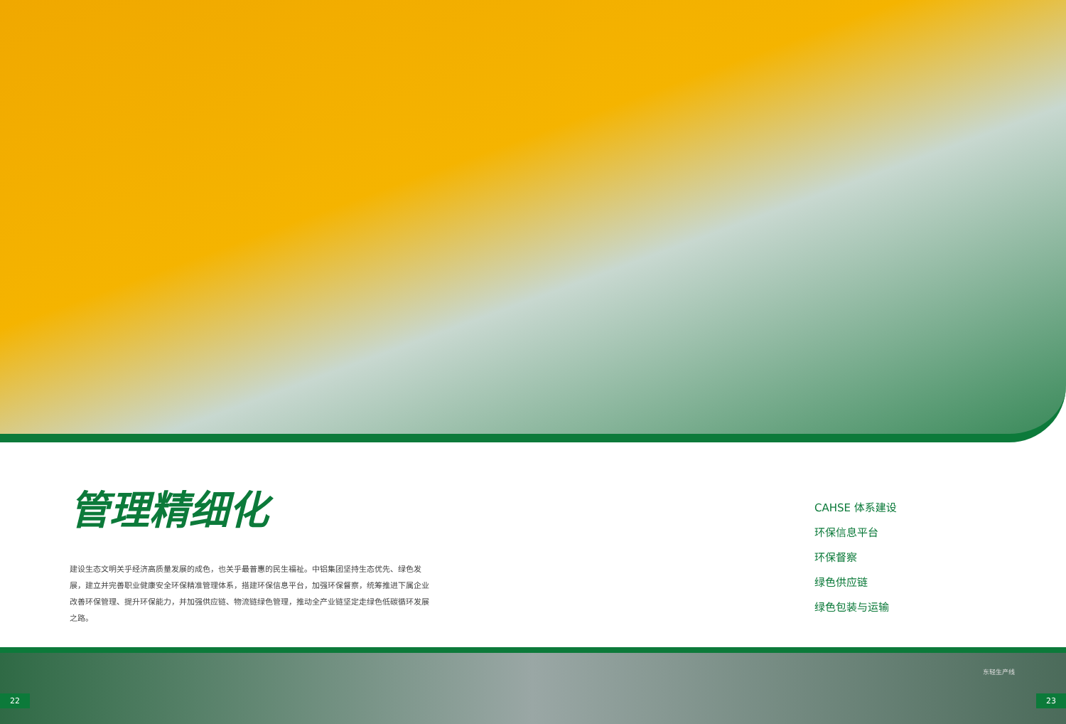管理精细化
建设生态文明关乎经济高质量发展的成色，也关乎最普惠的民生福祉。中铝集团坚持生态优先、绿色发展，建立并完善职业健康安全环保精准管理体系，搭建环保信息平台，加强环保督察，统筹推进下属企业改善环保管理、提升环保能力，并加强供应链、物流链绿色管理，推动全产业链坚定走绿色低碳循环发展之路。
CAHSE 体系建设
环保信息平台
环保督察
绿色供应链
绿色包装与运输
22
东轻生产线
23